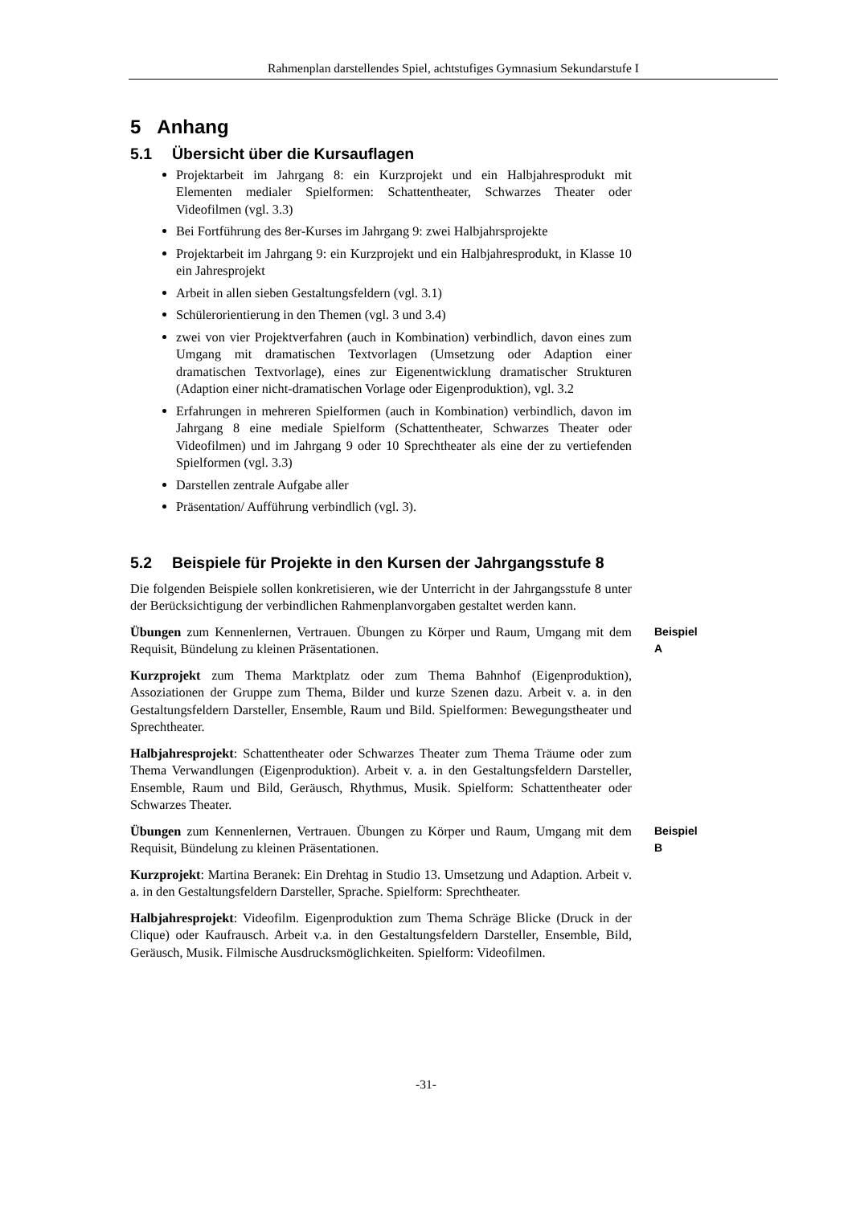Rahmenplan darstellendes Spiel, achtstufiges Gymnasium Sekundarstufe I
5 Anhang
5.1 Übersicht über die Kursauflagen
Projektarbeit im Jahrgang 8: ein Kurzprojekt und ein Halbjahresprodukt mit Elementen medialer Spielformen: Schattentheater, Schwarzes Theater oder Videofilmen (vgl. 3.3)
Bei Fortführung des 8er-Kurses im Jahrgang 9: zwei Halbjahrsprojekte
Projektarbeit im Jahrgang 9: ein Kurzprojekt und ein Halbjahresprodukt, in Klasse 10 ein Jahresprojekt
Arbeit in allen sieben Gestaltungsfeldern (vgl. 3.1)
Schülerorientierung in den Themen (vgl. 3 und 3.4)
zwei von vier Projektverfahren (auch in Kombination) verbindlich, davon eines zum Umgang mit dramatischen Textvorlagen (Umsetzung oder Adaption einer dramatischen Textvorlage), eines zur Eigenentwicklung dramatischer Strukturen (Adaption einer nicht-dramatischen Vorlage oder Eigenproduktion), vgl. 3.2
Erfahrungen in mehreren Spielformen (auch in Kombination) verbindlich, davon im Jahrgang 8 eine mediale Spielform (Schattentheater, Schwarzes Theater oder Videofilmen) und im Jahrgang 9 oder 10 Sprechtheater als eine der zu vertiefenden Spielformen (vgl. 3.3)
Darstellen zentrale Aufgabe aller
Präsentation/ Aufführung verbindlich (vgl. 3).
5.2 Beispiele für Projekte in den Kursen der Jahrgangsstufe 8
Die folgenden Beispiele sollen konkretisieren, wie der Unterricht in der Jahrgangsstufe 8 unter der Berücksichtigung der verbindlichen Rahmenplanvorgaben gestaltet werden kann.
Übungen zum Kennenlernen, Vertrauen. Übungen zu Körper und Raum, Umgang mit dem Requisit, Bündelung zu kleinen Präsentationen.
Beispiel A
Kurzprojekt zum Thema Marktplatz oder zum Thema Bahnhof (Eigenproduktion), Assoziationen der Gruppe zum Thema, Bilder und kurze Szenen dazu. Arbeit v. a. in den Gestaltungsfeldern Darsteller, Ensemble, Raum und Bild. Spielformen: Bewegungstheater und Sprechtheater.
Halbjahresprojekt: Schattentheater oder Schwarzes Theater zum Thema Träume oder zum Thema Verwandlungen (Eigenproduktion). Arbeit v. a. in den Gestaltungsfeldern Darsteller, Ensemble, Raum und Bild, Geräusch, Rhythmus, Musik. Spielform: Schattentheater oder Schwarzes Theater.
Übungen zum Kennenlernen, Vertrauen. Übungen zu Körper und Raum, Umgang mit dem Requisit, Bündelung zu kleinen Präsentationen.
Beispiel B
Kurzprojekt: Martina Beranek: Ein Drehtag in Studio 13. Umsetzung und Adaption. Arbeit v. a. in den Gestaltungsfeldern Darsteller, Sprache. Spielform: Sprechtheater.
Halbjahresprojekt: Videofilm. Eigenproduktion zum Thema Schräge Blicke (Druck in der Clique) oder Kaufrausch. Arbeit v.a. in den Gestaltungsfeldern Darsteller, Ensemble, Bild, Geräusch, Musik. Filmische Ausdrucksmöglichkeiten. Spielform: Videofilmen.
-31-